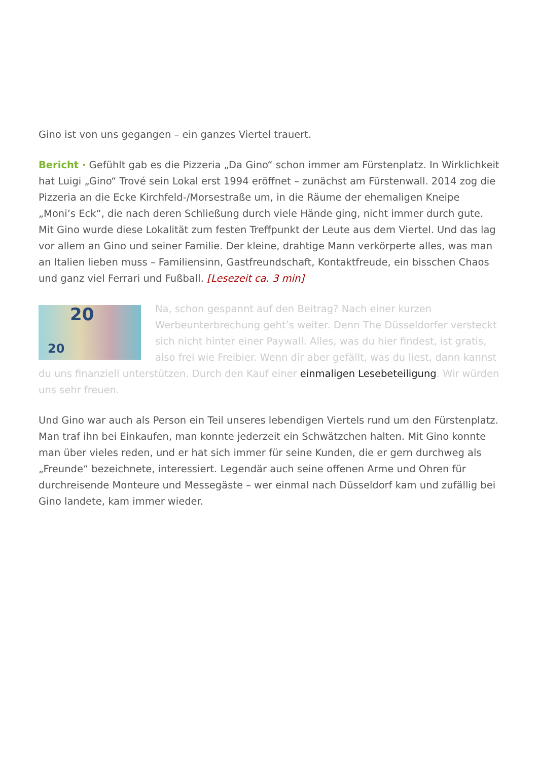Gino ist von uns gegangen – ein ganzes Viertel trauert.
Bericht · Gefühlt gab es die Pizzeria „Da Gino“ schon immer am Fürstenplatz. In Wirklichkeit hat Luigi „Gino“ Trové sein Lokal erst 1994 eröffnet – zunächst am Fürstenwall. 2014 zog die Pizzeria an die Ecke Kirchfeld-/Morsestraße um, in die Räume der ehemaligen Kneipe „Moni’s Eck“, die nach deren Schließung durch viele Hände ging, nicht immer durch gute. Mit Gino wurde diese Lokalität zum festen Treffpunkt der Leute aus dem Viertel. Und das lag vor allem an Gino und seiner Familie. Der kleine, drahtige Mann verkörperte alles, was man an Italien lieben muss – Familiensinn, Gastfreundschaft, Kontaktfreude, ein bisschen Chaos und ganz viel Ferrari und Fußball. [Lesezeit ca. 3 min]
20
20
Na, schon gespannt auf den Beitrag? Nach einer kurzen Werbeunterbrechung geht’s weiter. Denn The Düsseldorfer versteckt sich nicht hinter einer Paywall. Alles, was du hier findest, ist gratis, also frei wie Freibier. Wenn dir aber gefällt, was du liest, dann kannst du uns finanziell unterstützen. Durch den Kauf einer einmaligen Lesebeteiligung. Wir würden uns sehr freuen.
Und Gino war auch als Person ein Teil unseres lebendigen Viertels rund um den Fürstenplatz. Man traf ihn bei Einkaufen, man konnte jederzeit ein Schwätzchen halten. Mit Gino konnte man über vieles reden, und er hat sich immer für seine Kunden, die er gern durchweg als „Freunde“ bezeichnete, interessiert. Legendär auch seine offenen Arme und Ohren für durchreisende Monteure und Messegäste – wer einmal nach Düsseldorf kam und zufällig bei Gino landete, kam immer wieder.